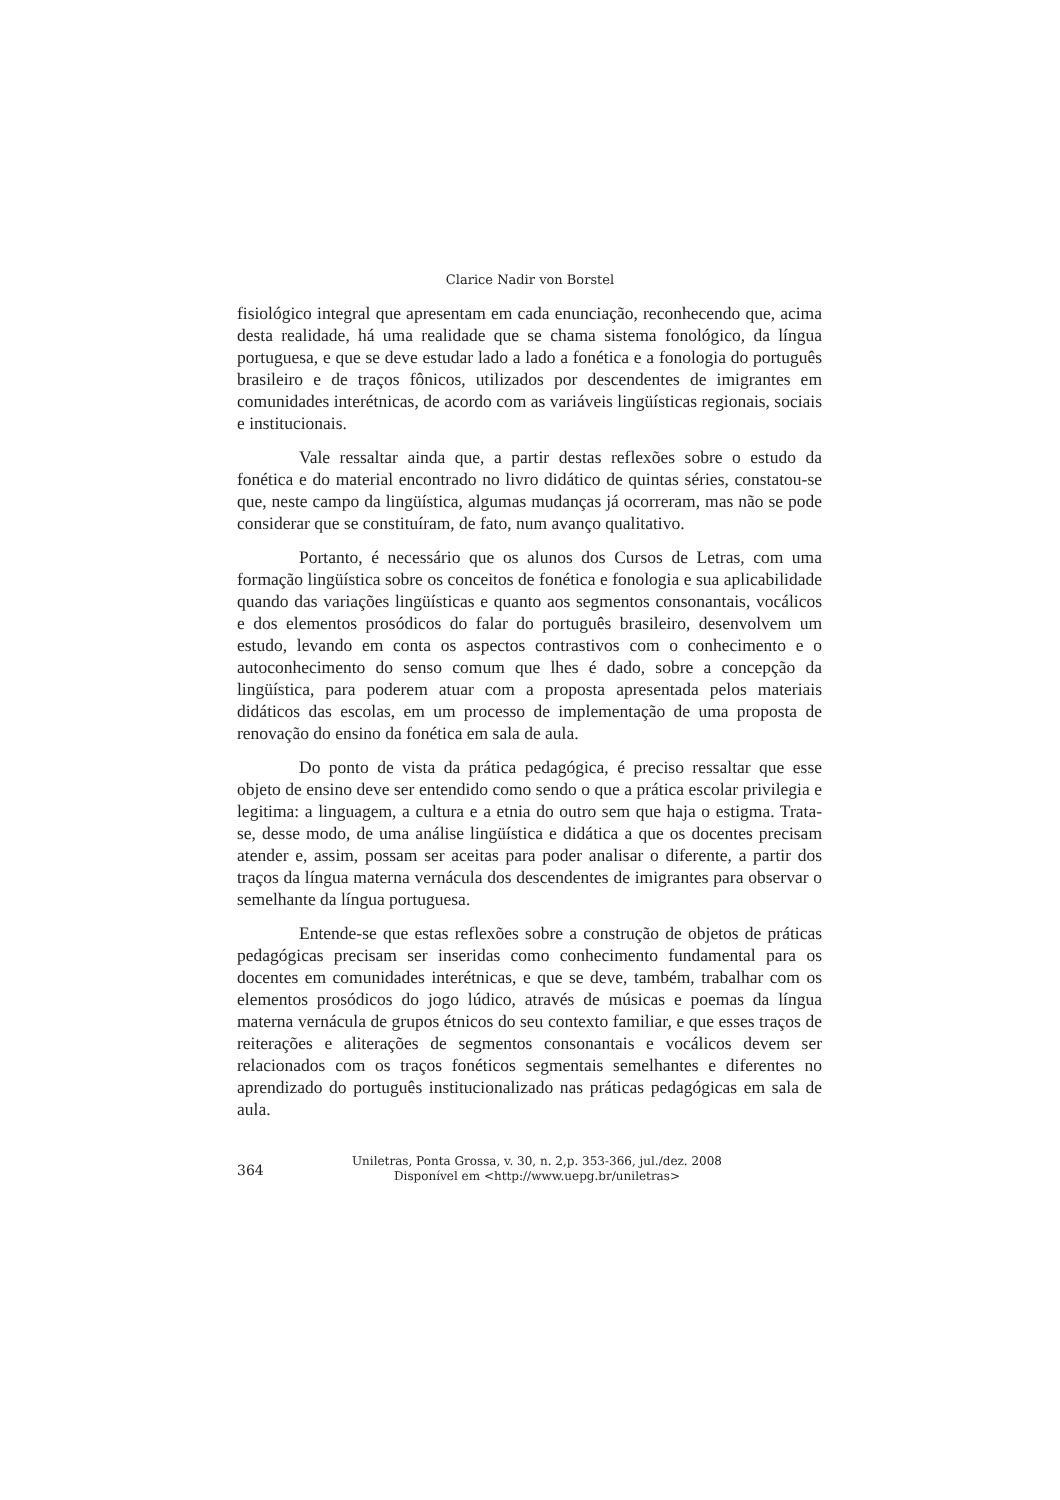Clarice Nadir von Borstel
fisiológico integral que apresentam em cada enunciação, reconhecendo que, acima desta realidade, há uma realidade que se chama sistema fonológico, da língua portuguesa, e que se deve estudar lado a lado a fonética e a fonologia do português brasileiro e de traços fônicos, utilizados por descendentes de imigrantes em comunidades interétnicas, de acordo com as variáveis lingüísticas regionais, sociais e institucionais.
Vale ressaltar ainda que, a partir destas reflexões sobre o estudo da fonética e do material encontrado no livro didático de quintas séries, constatou-se que, neste campo da lingüística, algumas mudanças já ocorreram, mas não se pode considerar que se constituíram, de fato, num avanço qualitativo.
Portanto, é necessário que os alunos dos Cursos de Letras, com uma formação lingüística sobre os conceitos de fonética e fonologia e sua aplicabilidade quando das variações lingüísticas e quanto aos segmentos consonantais, vocálicos e dos elementos prosódicos do falar do português brasileiro, desenvolvem um estudo, levando em conta os aspectos contrastivos com o conhecimento e o autoconhecimento do senso comum que lhes é dado, sobre a concepção da lingüística, para poderem atuar com a proposta apresentada pelos materiais didáticos das escolas, em um processo de implementação de uma proposta de renovação do ensino da fonética em sala de aula.
Do ponto de vista da prática pedagógica, é preciso ressaltar que esse objeto de ensino deve ser entendido como sendo o que a prática escolar privilegia e legitima: a linguagem, a cultura e a etnia do outro sem que haja o estigma. Trata-se, desse modo, de uma análise lingüística e didática a que os docentes precisam atender e, assim, possam ser aceitas para poder analisar o diferente, a partir dos traços da língua materna vernácula dos descendentes de imigrantes para observar o semelhante da língua portuguesa.
Entende-se que estas reflexões sobre a construção de objetos de práticas pedagógicas precisam ser inseridas como conhecimento fundamental para os docentes em comunidades interétnicas, e que se deve, também, trabalhar com os elementos prosódicos do jogo lúdico, através de músicas e poemas da língua materna vernácula de grupos étnicos do seu contexto familiar, e que esses traços de reiterações e aliterações de segmentos consonantais e vocálicos devem ser relacionados com os traços fonéticos segmentais semelhantes e diferentes no aprendizado do português institucionalizado nas práticas pedagógicas em sala de aula.
364
Uniletras, Ponta Grossa, v. 30, n. 2,p. 353-366, jul./dez. 2008
Disponível em <http://www.uepg.br/uniletras>